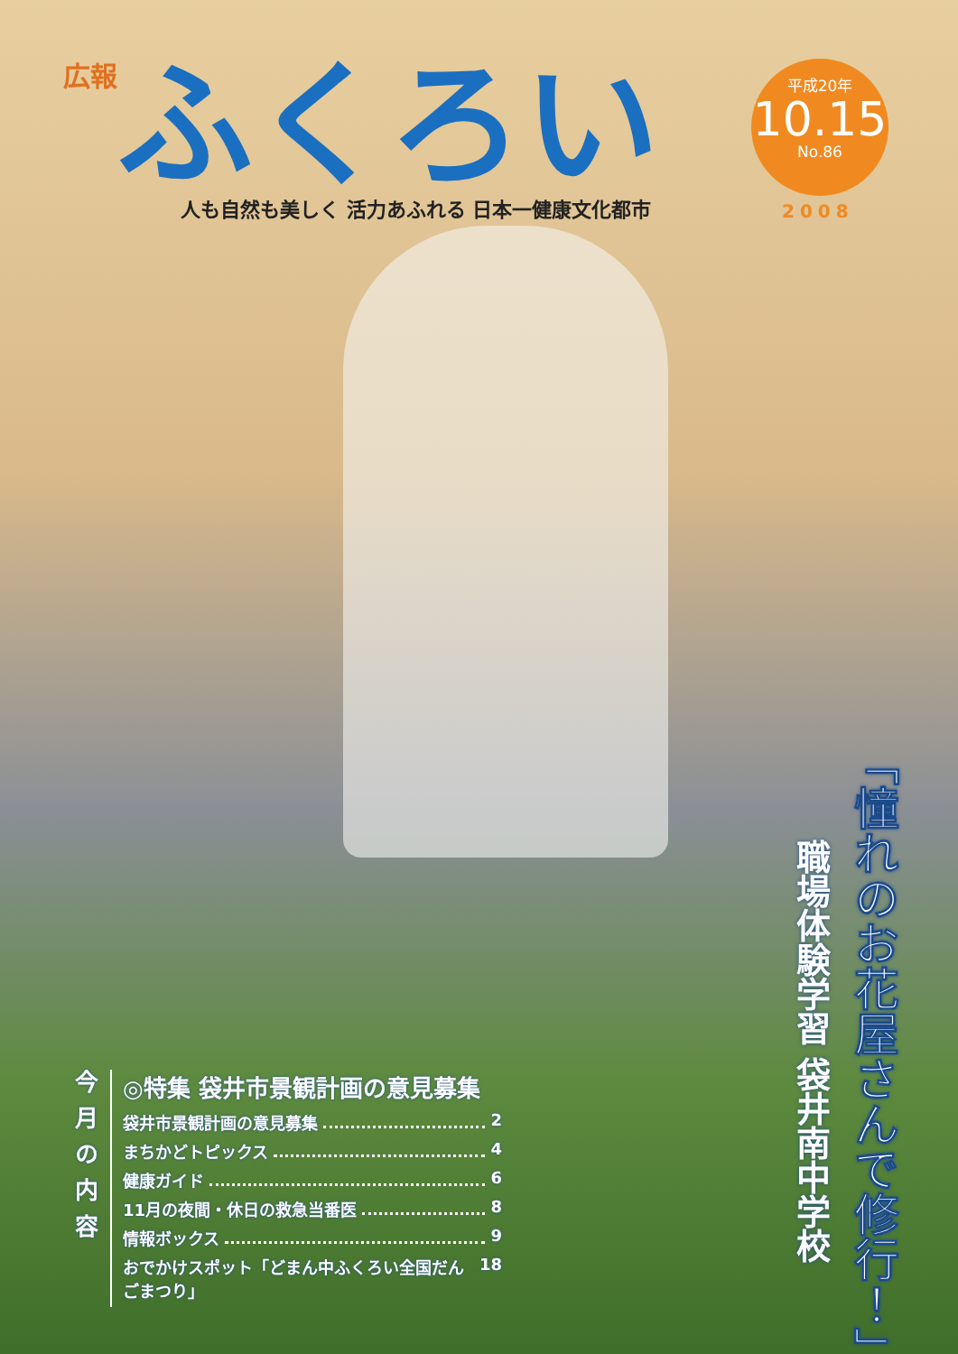広報
ふくろい
人も自然も美しく 活力あふれる 日本一健康文化都市
平成20年
10.15
No.86
2008
「憧れのお花屋さんで修行！」
職場体験学習 袋井南中学校
今月の内容
◎特集 袋井市景観計画の意見募集
袋井市景観計画の意見募集 2
まちかどトピックス 4
健康ガイド 6
11月の夜間・休日の救急当番医 8
情報ボックス 9
おでかけスポット「どまん中ふくろい全国だんごまつり」 18